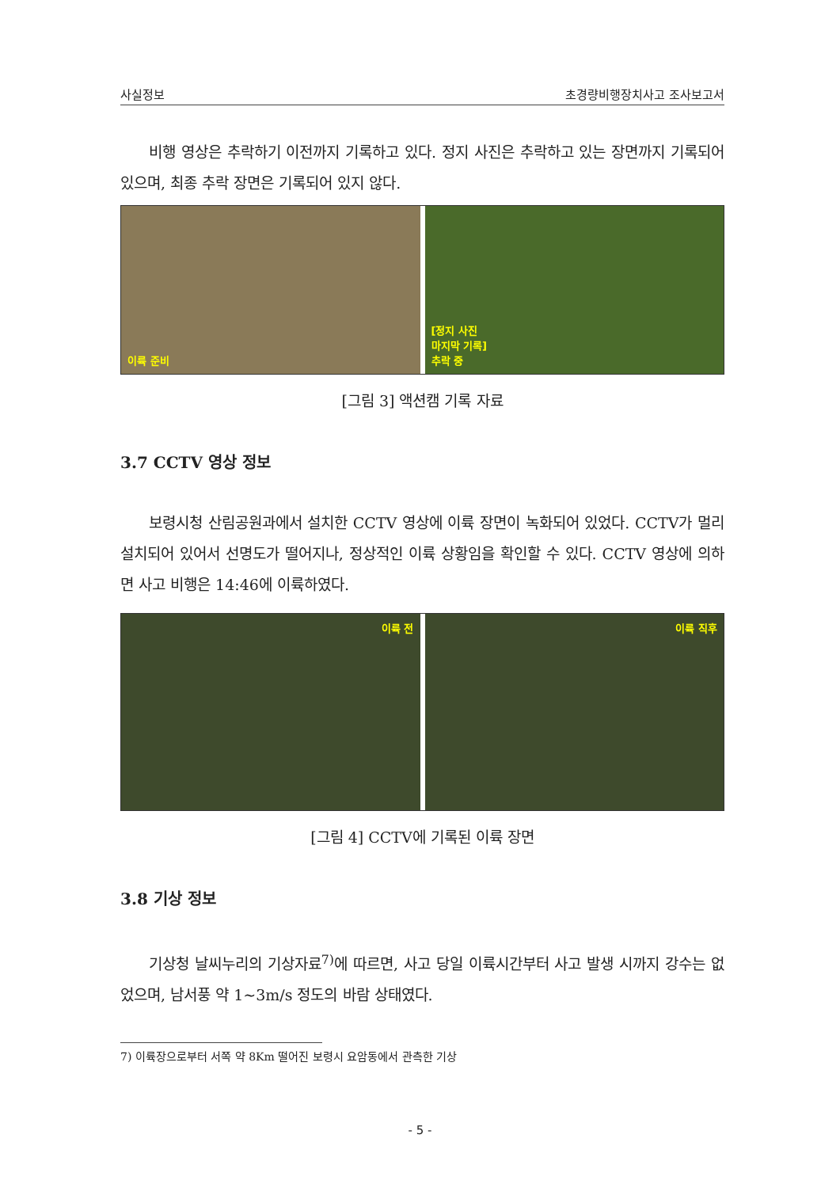사실정보 초경량비행장치사고 조사보고서
비행 영상은 추락하기 이전까지 기록하고 있다. 정지 사진은 추락하고 있는 장면까지 기록되어 있으며, 최종 추락 장면은 기록되어 있지 않다.
이륙 준비 [정지 사진
마지막 기록]
추락 중
[그림 3] 액션캠 기록 자료
3.7 CCTV 영상 정보
보령시청 산림공원과에서 설치한 CCTV 영상에 이륙 장면이 녹화되어 있었다. CCTV가 멀리 설치되어 있어서 선명도가 떨어지나, 정상적인 이륙 상황임을 확인할 수 있다. CCTV 영상에 의하면 사고 비행은 14:46에 이륙하였다.
이륙 전 이륙 직후
[그림 4] CCTV에 기록된 이륙 장면
3.8 기상 정보
기상청 날씨누리의 기상자료<sup>7)</sup>에 따르면, 사고 당일 이륙시간부터 사고 발생 시까지 강수는 없었으며, 남서풍 약 1~3m/s 정도의 바람 상태였다.
7) 이륙장으로부터 서쪽 약 8Km 떨어진 보령시 요암동에서 관측한 기상
- 5 -